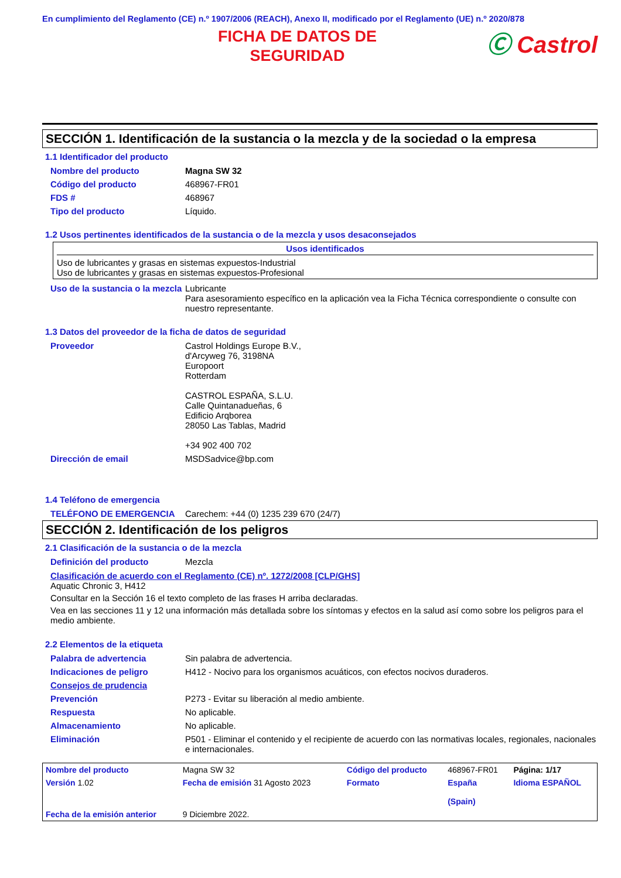En cumplimiento del Reglamento (CE) n.º 1907/2006 (REACH), Anexo II, modificado por el Reglamento (UE) n.º 2020/878
FICHA DE DATOS DE
SEGURIDAD
Ⓒ Castrol
SECCIÓN 1. Identificación de la sustancia o la mezcla y de la sociedad o la empresa
1.1 Identificador del producto
| Nombre del producto | Magna SW 32 |
| Código del producto | 468967-FR01 |
| FDS # | 468967 |
| Tipo del producto | Líquido. |
1.2 Usos pertinentes identificados de la sustancia o de la mezcla y usos desaconsejados
Usos identificados
Uso de lubricantes y grasas en sistemas expuestos-Industrial
Uso de lubricantes y grasas en sistemas expuestos-Profesional
| Uso de la sustancia o la mezcla | Lubricante Para asesoramiento específico en la aplicación vea la Ficha Técnica correspondiente o consulte con nuestro representante. |
1.3 Datos del proveedor de la ficha de datos de seguridad
| Proveedor | Castrol Holdings Europe B.V., d'Arcyweg 76, 3198NA Europoort Rotterdam CASTROL ESPAÑA, S.L.U. Calle Quintanadueñas, 6 Edificio Arqborea 28050 Las Tablas, Madrid +34 902 400 702 |
| Dirección de email | MSDSadvice@bp.com |
1.4 Teléfono de emergencia
| TELÉFONO DE EMERGENCIA | Carechem: +44 (0) 1235 239 670 (24/7) |
SECCIÓN 2. Identificación de los peligros
2.1 Clasificación de la sustancia o de la mezcla
| Definición del producto | Mezcla |
Clasificación de acuerdo con el Reglamento (CE) nº. 1272/2008 [CLP/GHS]
Aquatic Chronic 3, H412
Consultar en la Sección 16 el texto completo de las frases H arriba declaradas.
Vea en las secciones 11 y 12 una información más detallada sobre los síntomas y efectos en la salud así como sobre los peligros para el medio ambiente.
2.2 Elementos de la etiqueta
| Palabra de advertencia | Sin palabra de advertencia. |
| Indicaciones de peligro | H412 - Nocivo para los organismos acuáticos, con efectos nocivos duraderos. |
| Consejos de prudencia | |
| Prevención | P273 - Evitar su liberación al medio ambiente. |
| Respuesta | No aplicable. |
| Almacenamiento | No aplicable. |
| Eliminación | P501 - Eliminar el contenido y el recipiente de acuerdo con las normativas locales, regionales, nacionales e internacionales. |
| Nombre del producto | Magna SW 32 | | Código del producto | 468967-FR01 | Página: 1/17 |
| Versión 1.02 | Fecha de emisión 31 Agosto 2023 | | Formato | España (Spain) | Idioma ESPAÑOL |
| Fecha de la emisión anterior | 9 Diciembre 2022. | | | | |